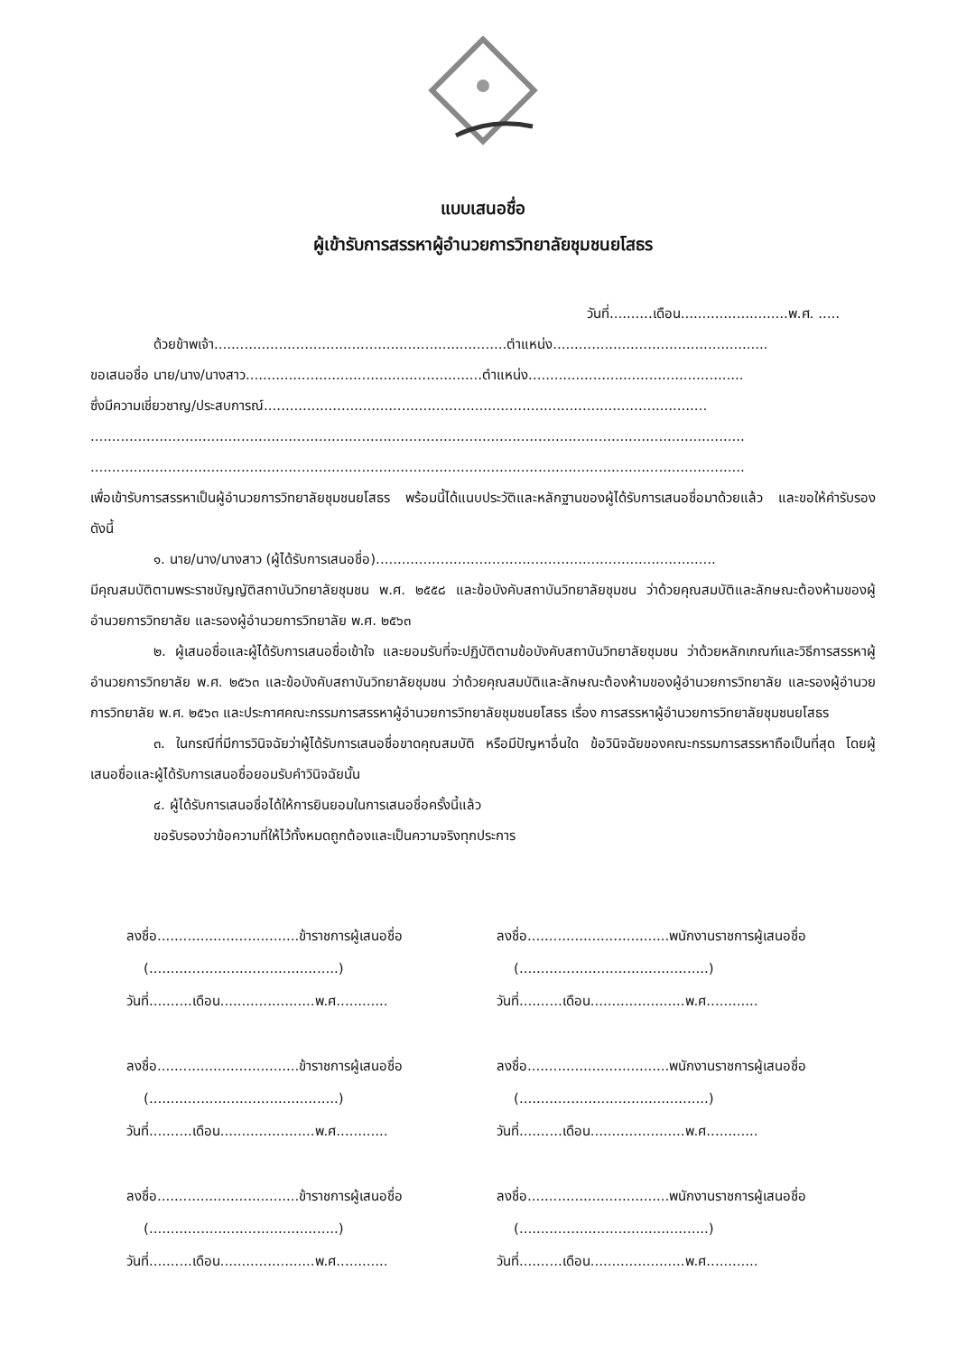แบบเสนอชื่อ
ผู้เข้ารับการสรรหาผู้อำนวยการวิทยาลัยชุมชนยโสธร
วันที่..........เดือน.........................พ.ศ. .....
ด้วยข้าพเจ้า....................................................................ตำแหน่ง..................................................
ขอเสนอชื่อ นาย/นาง/นางสาว.......................................................ตำแหน่ง..................................................
ซึ่งมีความเชี่ยวชาญ/ประสบการณ์.......................................................................................................
........................................................................................................................................................
........................................................................................................................................................
เพื่อเข้ารับการสรรหาเป็นผู้อำนวยการวิทยาลัยชุมชนยโสธร พร้อมนี้ได้แนบประวัติและหลักฐานของผู้ได้รับการเสนอชื่อมาด้วยแล้ว และขอให้คำรับรอง ดังนี้
๑. นาย/นาง/นางสาว (ผู้ได้รับการเสนอชื่อ)...............................................................................
มีคุณสมบัติตามพระราชบัญญัติสถาบันวิทยาลัยชุมชน พ.ศ. ๒๕๕๘ และข้อบังคับสถาบันวิทยาลัยชุมชน ว่าด้วยคุณสมบัติและลักษณะต้องห้ามของผู้อำนวยการวิทยาลัย และรองผู้อำนวยการวิทยาลัย พ.ศ. ๒๕๖๓
๒. ผู้เสนอชื่อและผู้ได้รับการเสนอชื่อเข้าใจ และยอมรับที่จะปฏิบัติตามข้อบังคับสถาบันวิทยาลัยชุมชน ว่าด้วยหลักเกณฑ์และวิธีการสรรหาผู้อำนวยการวิทยาลัย พ.ศ. ๒๕๖๓ และข้อบังคับสถาบันวิทยาลัยชุมชน ว่าด้วยคุณสมบัติและลักษณะต้องห้ามของผู้อำนวยการวิทยาลัย และรองผู้อำนวยการวิทยาลัย พ.ศ. ๒๕๖๓ และประกาศคณะกรรมการสรรหาผู้อำนวยการวิทยาลัยชุมชนยโสธร เรื่อง การสรรหาผู้อำนวยการวิทยาลัยชุมชนยโสธร
๓. ในกรณีที่มีการวินิจฉัยว่าผู้ได้รับการเสนอชื่อขาดคุณสมบัติ หรือมีปัญหาอื่นใด ข้อวินิจฉัยของคณะกรรมการสรรหาถือเป็นที่สุด โดยผู้เสนอชื่อและผู้ได้รับการเสนอชื่อยอมรับคำวินิจฉัยนั้น
๔. ผู้ได้รับการเสนอชื่อได้ให้การยินยอมในการเสนอชื่อครั้งนี้แล้ว
ขอรับรองว่าข้อความที่ให้ไว้ทั้งหมดถูกต้องและเป็นความจริงทุกประการ
ลงชื่อ.................................ข้าราชการผู้เสนอชื่อ
(............................................)
วันที่..........เดือน......................พ.ศ............
ลงชื่อ.................................พนักงานราชการผู้เสนอชื่อ
(............................................)
วันที่..........เดือน......................พ.ศ............
ลงชื่อ.................................ข้าราชการผู้เสนอชื่อ
(............................................)
วันที่..........เดือน......................พ.ศ............
ลงชื่อ.................................พนักงานราชการผู้เสนอชื่อ
(............................................)
วันที่..........เดือน......................พ.ศ............
ลงชื่อ.................................ข้าราชการผู้เสนอชื่อ
(............................................)
วันที่..........เดือน......................พ.ศ............
ลงชื่อ.................................พนักงานราชการผู้เสนอชื่อ
(............................................)
วันที่..........เดือน......................พ.ศ............